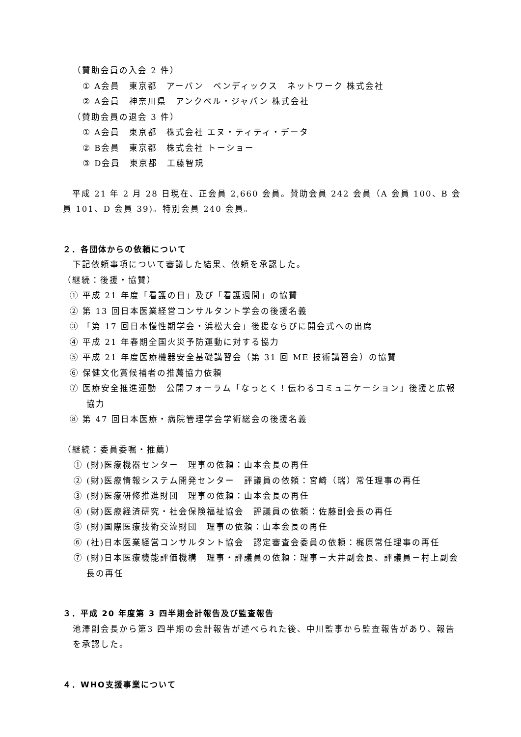（賛助会員の入会 2 件）
① A会員　東京都　アーバン　ベンディックス　ネットワーク 株式会社
② A会員　神奈川県　アンクベル・ジャパン 株式会社
（賛助会員の退会 3 件）
① A会員　東京都　株式会社 エヌ・ティティ・データ
② B会員　東京都　株式会社 トーショー
③ D会員　東京都　工藤智規
　平成 21 年 2 月 28 日現在、正会員 2,660 会員。賛助会員 242 会員（A 会員 100、B 会員 101、D 会員 39)。特別会員 240 会員。
２．各団体からの依頼について
下記依頼事項について審議した結果、依頼を承認した。
（継続：後援・協賛）
① 平成 21 年度「看護の日」及び「看護週間」の協賛
② 第 13 回日本医業経営コンサルタント学会の後援名義
③ 「第 17 回日本慢性期学会・浜松大会」後援ならびに開会式への出席
④ 平成 21 年春期全国火災予防運動に対する協力
⑤ 平成 21 年度医療機器安全基礎講習会（第 31 回 ME 技術講習会）の協賛
⑥ 保健文化賞候補者の推薦協力依頼
⑦ 医療安全推進運動　公開フォーラム「なっとく！伝わるコミュニケーション」後援と広報協力
⑧ 第 47 回日本医療・病院管理学会学術総会の後援名義
（継続：委員委嘱・推薦）
① (財)医療機器センター　理事の依頼：山本会長の再任
② (財)医療情報システム開発センター　評議員の依頼：宮崎（瑞）常任理事の再任
③ (財)医療研修推進財団　理事の依頼：山本会長の再任
④ (財)医療経済研究・社会保険福祉協会　評議員の依頼：佐藤副会長の再任
⑤ (財)国際医療技術交流財団　理事の依頼：山本会長の再任
⑥ (社)日本医業経営コンサルタント協会　認定審査会委員の依頼：梶原常任理事の再任
⑦ (財)日本医療機能評価機構　理事・評議員の依頼：理事－大井副会長、評議員－村上副会長の再任
３．平成 20 年度第 3 四半期会計報告及び監査報告
池澤副会長から第3 四半期の会計報告が述べられた後、中川監事から監査報告があり、報告を承認した。
４．WHO支援事業について